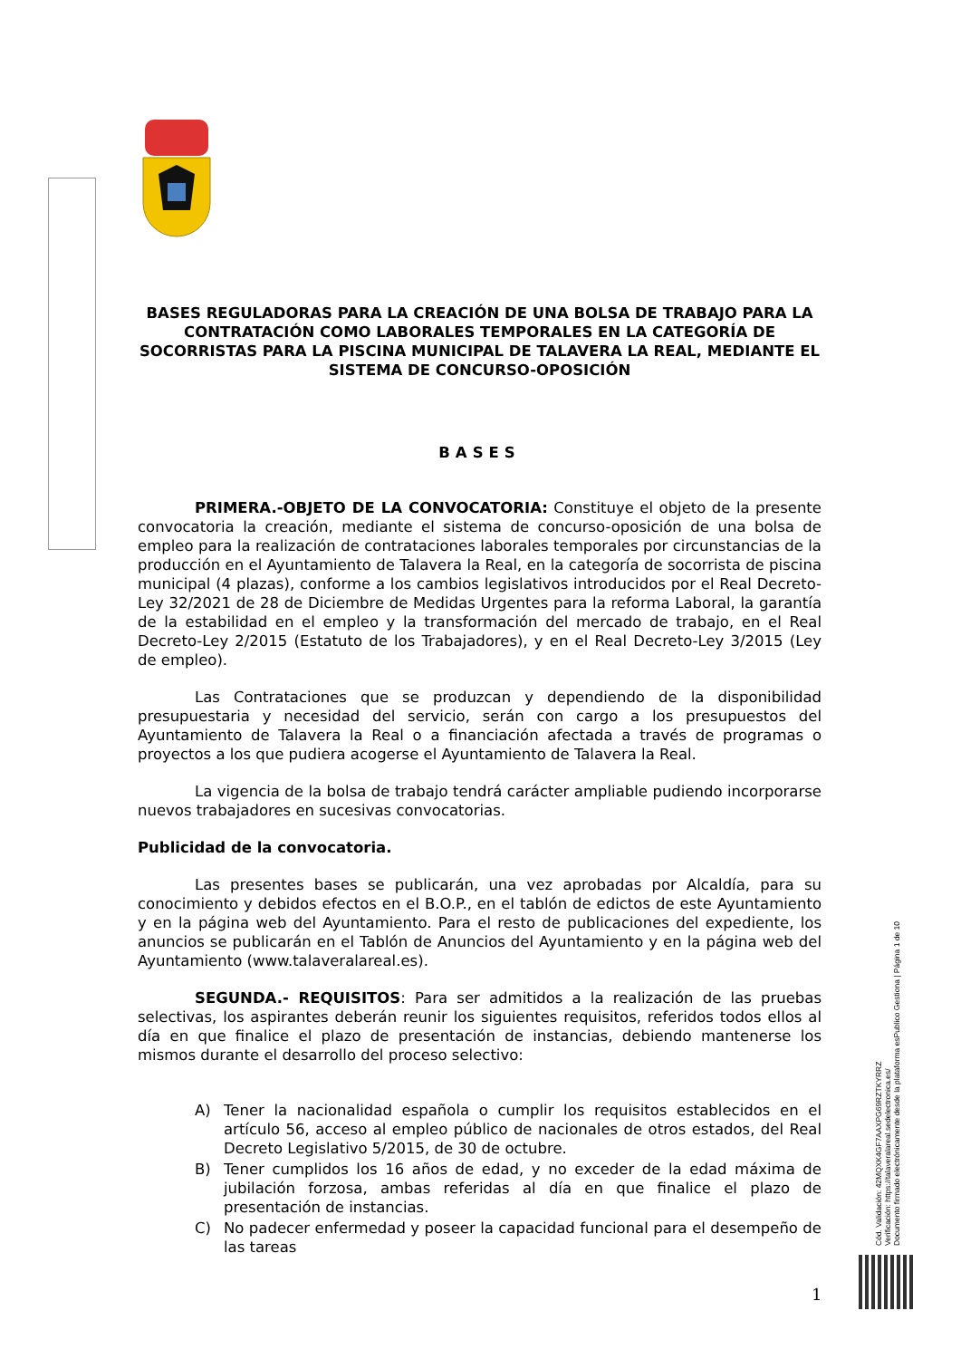BASES REGULADORAS PARA LA CREACIÓN DE UNA BOLSA DE TRABAJO PARA LA CONTRATACIÓN COMO LABORALES TEMPORALES EN LA CATEGORÍA DE SOCORRISTAS PARA LA PISCINA MUNICIPAL DE TALAVERA LA REAL, MEDIANTE EL SISTEMA DE CONCURSO-OPOSICIÓN
BASES
PRIMERA.-OBJETO DE LA CONVOCATORIA: Constituye el objeto de la presente convocatoria la creación, mediante el sistema de concurso-oposición de una bolsa de empleo para la realización de contrataciones laborales temporales por circunstancias de la producción en el Ayuntamiento de Talavera la Real, en la categoría de socorrista de piscina municipal (4 plazas), conforme a los cambios legislativos introducidos por el Real Decreto-Ley 32/2021 de 28 de Diciembre de Medidas Urgentes para la reforma Laboral, la garantía de la estabilidad en el empleo y la transformación del mercado de trabajo, en el Real Decreto-Ley 2/2015 (Estatuto de los Trabajadores), y en el Real Decreto-Ley 3/2015 (Ley de empleo).
Las Contrataciones que se produzcan y dependiendo de la disponibilidad presupuestaria y necesidad del servicio, serán con cargo a los presupuestos del Ayuntamiento de Talavera la Real o a financiación afectada a través de programas o proyectos a los que pudiera acogerse el Ayuntamiento de Talavera la Real.
La vigencia de la bolsa de trabajo tendrá carácter ampliable pudiendo incorporarse nuevos trabajadores en sucesivas convocatorias.
Publicidad de la convocatoria.
Las presentes bases se publicarán, una vez aprobadas por Alcaldía, para su conocimiento y debidos efectos en el B.O.P., en el tablón de edictos de este Ayuntamiento y en la página web del Ayuntamiento. Para el resto de publicaciones del expediente, los anuncios se publicarán en el Tablón de Anuncios del Ayuntamiento y en la página web del Ayuntamiento (www.talaveralareal.es).
SEGUNDA.- REQUISITOS: Para ser admitidos a la realización de las pruebas selectivas, los aspirantes deberán reunir los siguientes requisitos, referidos todos ellos al día en que finalice el plazo de presentación de instancias, debiendo mantenerse los mismos durante el desarrollo del proceso selectivo:
A) Tener la nacionalidad española o cumplir los requisitos establecidos en el artículo 56, acceso al empleo público de nacionales de otros estados, del Real Decreto Legislativo 5/2015, de 30 de octubre.
B) Tener cumplidos los 16 años de edad, y no exceder de la edad máxima de jubilación forzosa, ambas referidas al día en que finalice el plazo de presentación de instancias.
C) No padecer enfermedad y poseer la capacidad funcional para el desempeño de las tareas
Cód. Validación: 42MQXK4GF7AAXPG69RZTKYRRZ
Verificación: https://talaveralareal.sedelectronica.es/
Documento firmado electrónicamente desde la plataforma esPublico Gestiona | Página 1 de 10
1